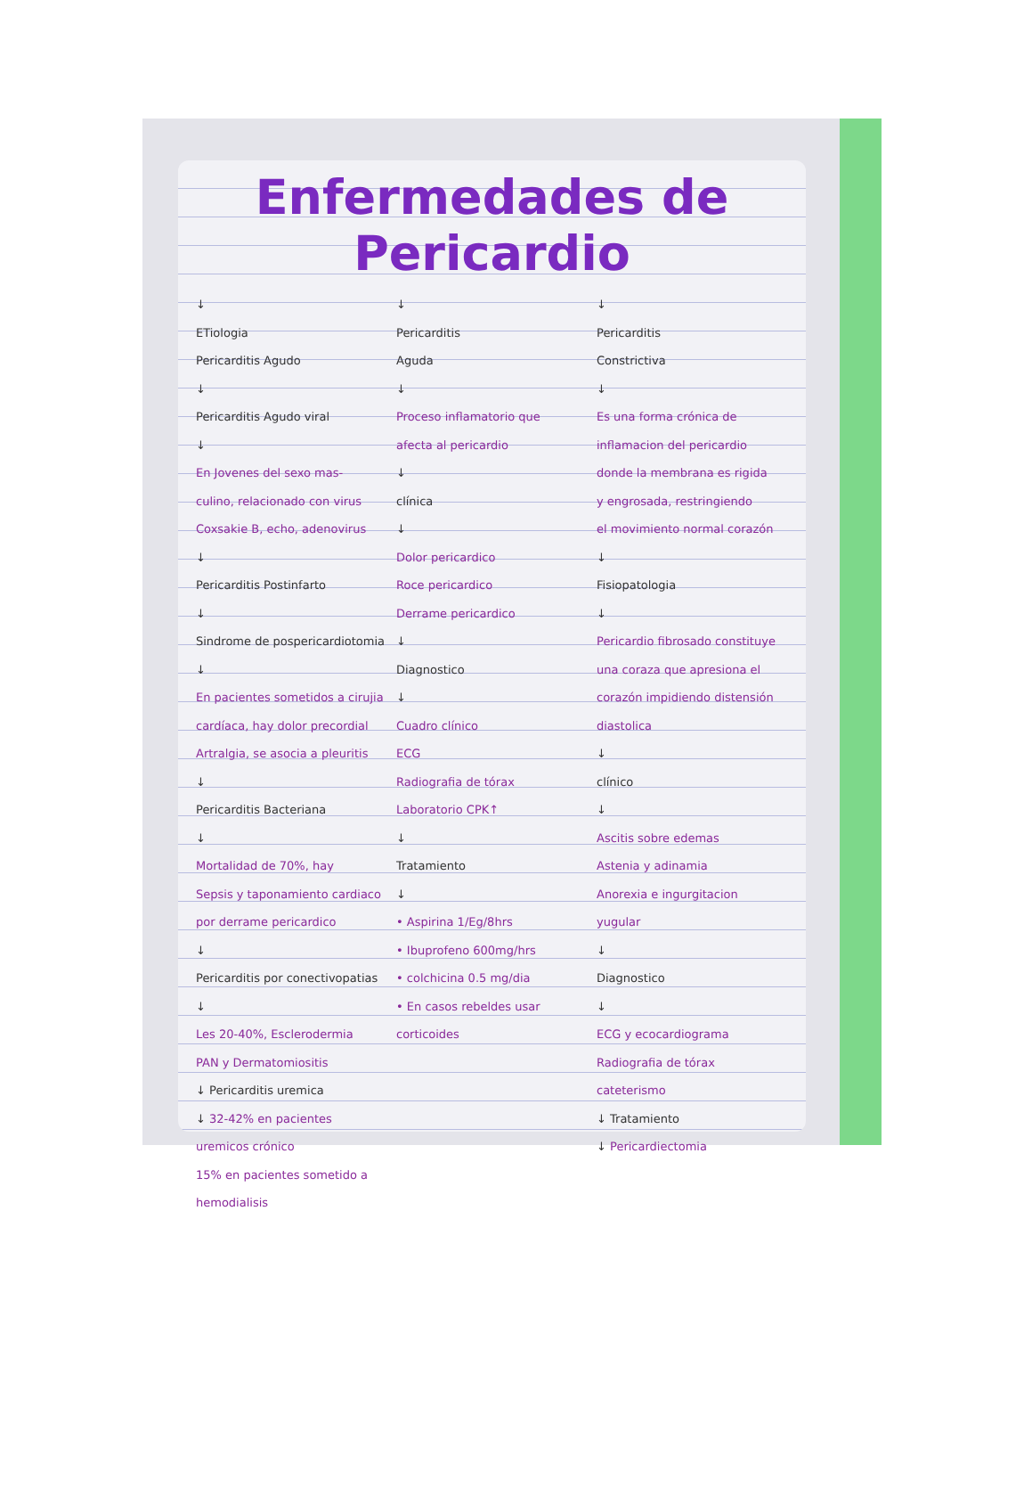Enfermedades de Pericardio
↓
ETiologia
Pericarditis Agudo
↓
Pericarditis Agudo viral
↓
En Jovenes del sexo mas-
culino, relacionado con virus
Coxsakie B, echo, adenovirus
↓
Pericarditis Postinfarto
↓
Sindrome de pospericardiotomia
↓
En pacientes sometidos a cirujia
cardíaca, hay dolor precordial
Artralgia, se asocia a pleuritis
↓
Pericarditis Bacteriana
↓
Mortalidad de 70%, hay
Sepsis y taponamiento cardiaco
por derrame pericardico
↓
Pericarditis por conectivopatias
↓
Les 20-40%, Esclerodermia
PAN y Dermatomiositis
↓ Pericarditis uremica
↓ 32-42% en pacientes uremicos crónico
15% en pacientes sometido a hemodialisis
↓
Pericarditis
Aguda
↓
Proceso inflamatorio que
afecta al pericardio
↓
clínica
↓
Dolor pericardico
Roce pericardico
Derrame pericardico
↓
Diagnostico
↓
Cuadro clínico
ECG
Radiografia de tórax
Laboratorio CPK↑
↓
Tratamiento
↓
• Aspirina 1/Eg/8hrs
• Ibuprofeno 600mg/hrs
• colchicina 0.5 mg/dia
• En casos rebeldes usar
corticoides
↓
Pericarditis
Constrictiva
↓
Es una forma crónica de
inflamacion del pericardio
donde la membrana es rigida
y engrosada, restringiendo
el movimiento normal corazón
↓
Fisiopatologia
↓
Pericardio fibrosado constituye
una coraza que apresiona el
corazón impidiendo distensión
diastolica
↓
clínico
↓
Ascitis sobre edemas
Astenia y adinamia
Anorexia e ingurgitacion
yugular
↓
Diagnostico
↓
ECG y ecocardiograma
Radiografia de tórax
cateterismo
↓ Tratamiento
↓ Pericardiectomia